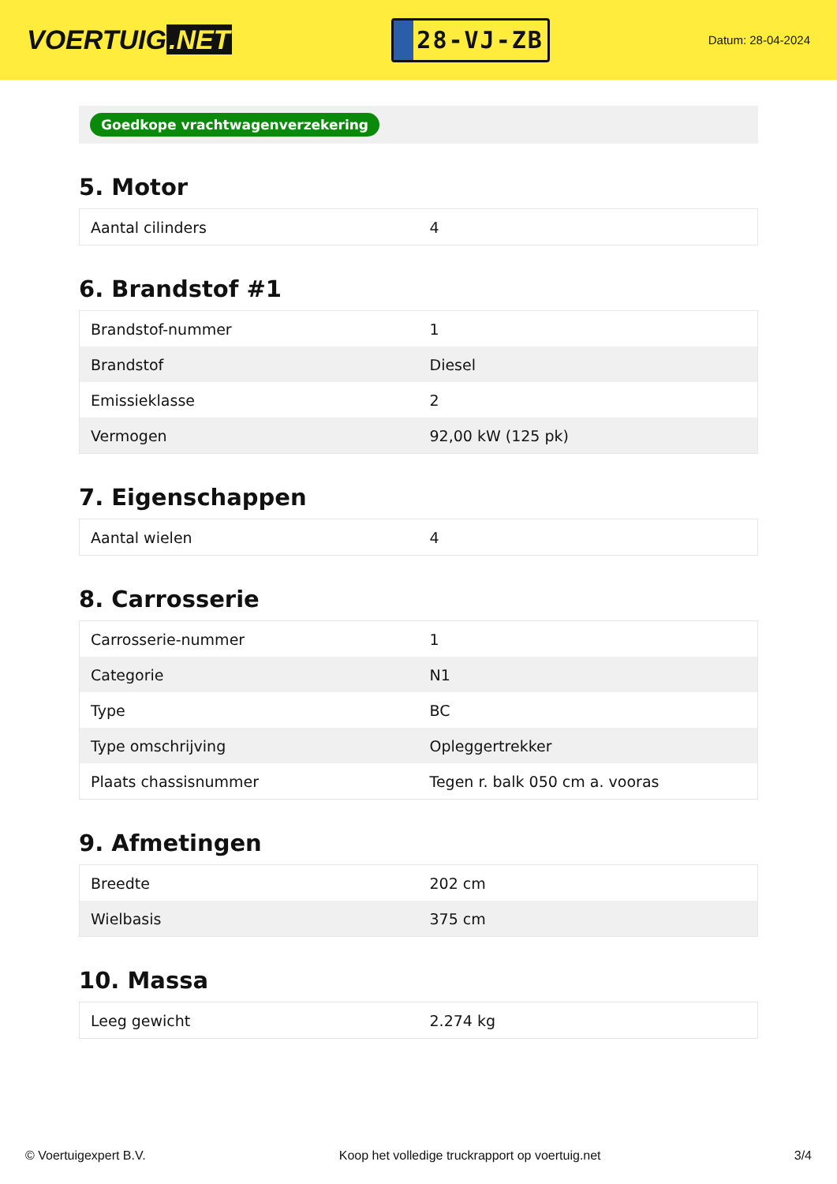VOERTUIG.NET
28-VJ-ZB
Datum: 28-04-2024
Goedkope vrachtwagenverzekering
5. Motor
| Aantal cilinders | 4 |
6. Brandstof #1
| Brandstof-nummer | 1 |
| Brandstof | Diesel |
| Emissieklasse | 2 |
| Vermogen | 92,00 kW (125 pk) |
7. Eigenschappen
| Aantal wielen | 4 |
8. Carrosserie
| Carrosserie-nummer | 1 |
| Categorie | N1 |
| Type | BC |
| Type omschrijving | Opleggertrekker |
| Plaats chassisnummer | Tegen r. balk 050 cm a. vooras |
9. Afmetingen
| Breedte | 202 cm |
| Wielbasis | 375 cm |
10. Massa
| Leeg gewicht | 2.274 kg |
© Voertuigexpert B.V. Koop het volledige truckrapport op voertuig.net 3/4